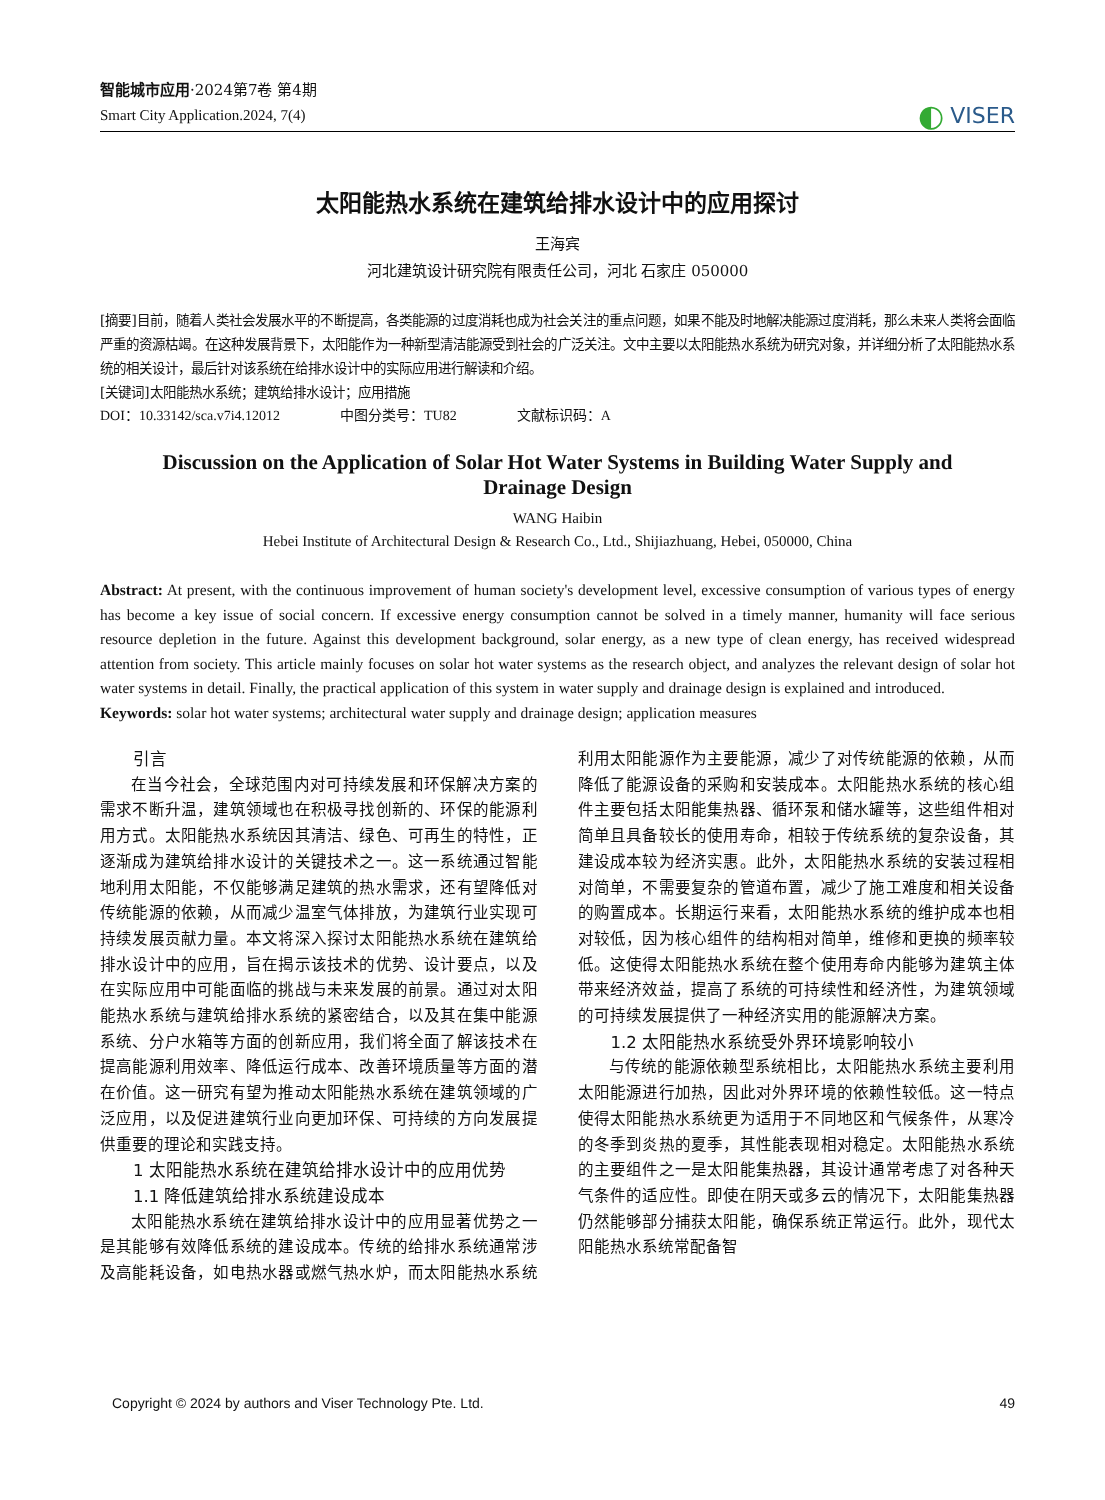智能城市应用·2024第7卷 第4期
Smart City Application.2024, 7(4)
◐ VISER
太阳能热水系统在建筑给排水设计中的应用探讨
王海宾
河北建筑设计研究院有限责任公司，河北 石家庄 050000
[摘要]目前，随着人类社会发展水平的不断提高，各类能源的过度消耗也成为社会关注的重点问题，如果不能及时地解决能源过度消耗，那么未来人类将会面临严重的资源枯竭。在这种发展背景下，太阳能作为一种新型清洁能源受到社会的广泛关注。文中主要以太阳能热水系统为研究对象，并详细分析了太阳能热水系统的相关设计，最后针对该系统在给排水设计中的实际应用进行解读和介绍。
[关键词]太阳能热水系统；建筑给排水设计；应用措施
DOI：10.33142/sca.v7i4.12012 中图分类号：TU82 文献标识码：A
Discussion on the Application of Solar Hot Water Systems in Building Water Supply and Drainage Design
WANG Haibin
Hebei Institute of Architectural Design & Research Co., Ltd., Shijiazhuang, Hebei, 050000, China
Abstract: At present, with the continuous improvement of human society's development level, excessive consumption of various types of energy has become a key issue of social concern. If excessive energy consumption cannot be solved in a timely manner, humanity will face serious resource depletion in the future. Against this development background, solar energy, as a new type of clean energy, has received widespread attention from society. This article mainly focuses on solar hot water systems as the research object, and analyzes the relevant design of solar hot water systems in detail. Finally, the practical application of this system in water supply and drainage design is explained and introduced.
Keywords: solar hot water systems; architectural water supply and drainage design; application measures
引言
在当今社会，全球范围内对可持续发展和环保解决方案的需求不断升温，建筑领域也在积极寻找创新的、环保的能源利用方式。太阳能热水系统因其清洁、绿色、可再生的特性，正逐渐成为建筑给排水设计的关键技术之一。这一系统通过智能地利用太阳能，不仅能够满足建筑的热水需求，还有望降低对传统能源的依赖，从而减少温室气体排放，为建筑行业实现可持续发展贡献力量。本文将深入探讨太阳能热水系统在建筑给排水设计中的应用，旨在揭示该技术的优势、设计要点，以及在实际应用中可能面临的挑战与未来发展的前景。通过对太阳能热水系统与建筑给排水系统的紧密结合，以及其在集中能源系统、分户水箱等方面的创新应用，我们将全面了解该技术在提高能源利用效率、降低运行成本、改善环境质量等方面的潜在价值。这一研究有望为推动太阳能热水系统在建筑领域的广泛应用，以及促进建筑行业向更加环保、可持续的方向发展提供重要的理论和实践支持。
1 太阳能热水系统在建筑给排水设计中的应用优势
1.1 降低建筑给排水系统建设成本
太阳能热水系统在建筑给排水设计中的应用显著优势之一是其能够有效降低系统的建设成本。传统的给排水系统通常涉及高能耗设备，如电热水器或燃气热水炉，而太阳能热水系统利用太阳能源作为主要能源，减少了对传统能源的依赖，从而降低了能源设备的采购和安装成本。太阳能热水系统的核心组件主要包括太阳能集热器、循环泵和储水罐等，这些组件相对简单且具备较长的使用寿命，相较于传统系统的复杂设备，其建设成本较为经济实惠。此外，太阳能热水系统的安装过程相对简单，不需要复杂的管道布置，减少了施工难度和相关设备的购置成本。长期运行来看，太阳能热水系统的维护成本也相对较低，因为核心组件的结构相对简单，维修和更换的频率较低。这使得太阳能热水系统在整个使用寿命内能够为建筑主体带来经济效益，提高了系统的可持续性和经济性，为建筑领域的可持续发展提供了一种经济实用的能源解决方案。
1.2 太阳能热水系统受外界环境影响较小
与传统的能源依赖型系统相比，太阳能热水系统主要利用太阳能源进行加热，因此对外界环境的依赖性较低。这一特点使得太阳能热水系统更为适用于不同地区和气候条件，从寒冷的冬季到炎热的夏季，其性能表现相对稳定。太阳能热水系统的主要组件之一是太阳能集热器，其设计通常考虑了对各种天气条件的适应性。即使在阴天或多云的情况下，太阳能集热器仍然能够部分捕获太阳能，确保系统正常运行。此外，现代太阳能热水系统常配备智
Copyright © 2024 by authors and Viser Technology Pte. Ltd. 49